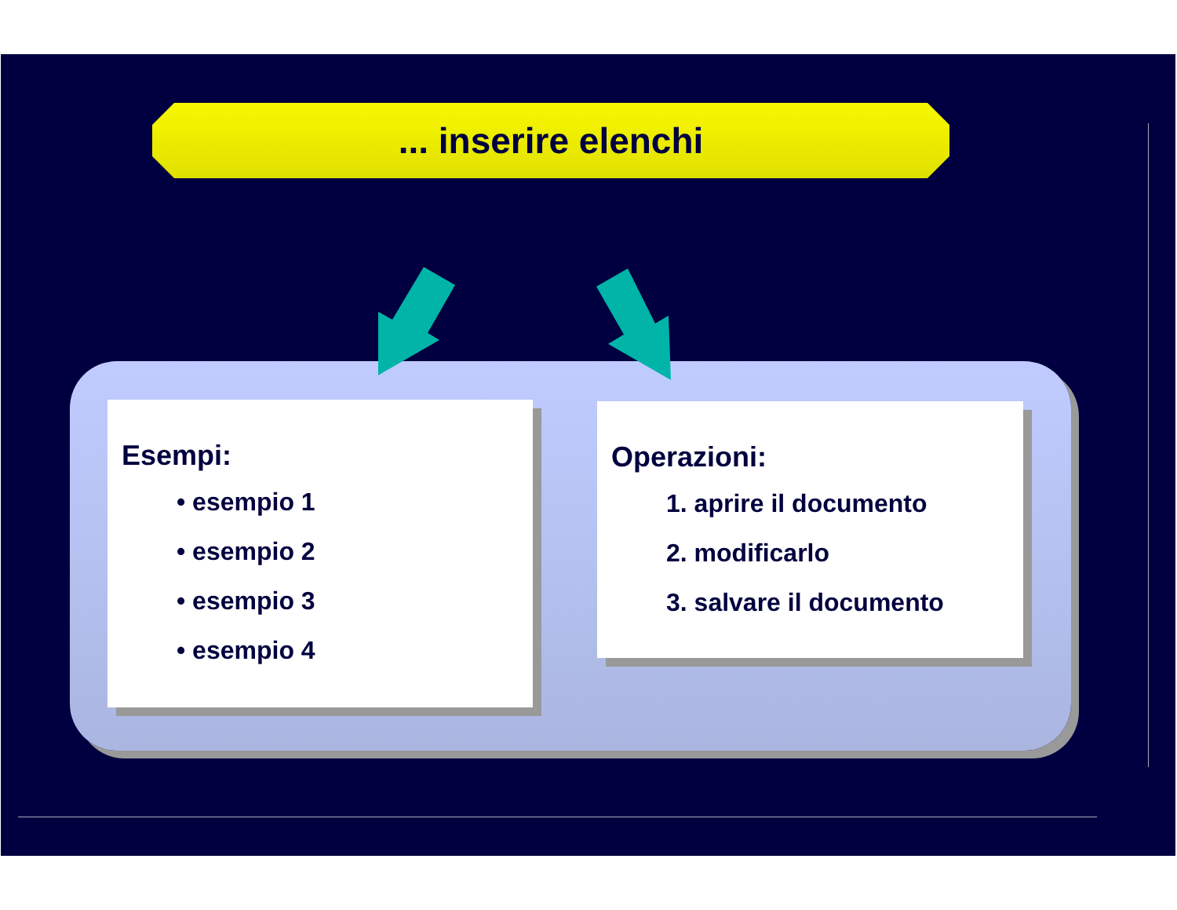... inserire elenchi
Esempi:
• esempio 1
• esempio 2
• esempio 3
• esempio 4
Operazioni:
1. aprire il documento
2. modificarlo
3. salvare il documento